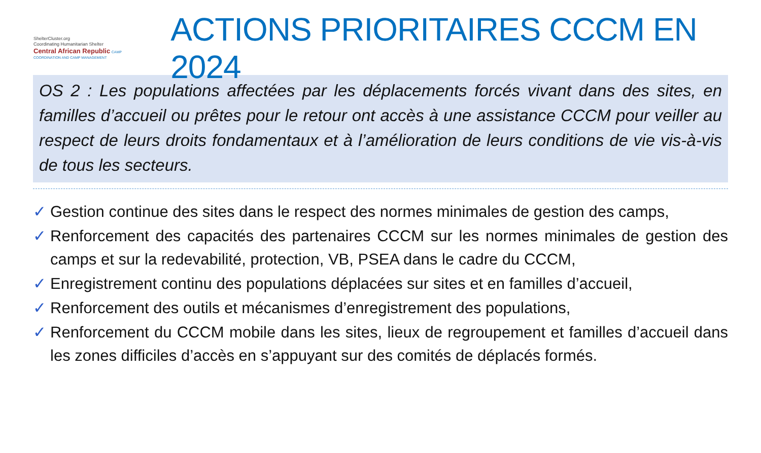ShelterCluster.org
Coordinating Humanitarian Shelter
Central African Republic CAMP COORDINATION AND CAMP MANAGEMENT
ACTIONS PRIORITAIRES CCCM EN 2024
OS 2 : Les populations affectées par les déplacements forcés vivant dans des sites, en familles d’accueil ou prêtes pour le retour ont accès à une assistance CCCM pour veiller au respect de leurs droits fondamentaux et à l’amélioration de leurs conditions de vie vis-à-vis de tous les secteurs.
✓ Gestion continue des sites dans le respect des normes minimales de gestion des camps,
✓ Renforcement des capacités des partenaires CCCM sur les normes minimales de gestion des camps et sur la redevabilité, protection, VB, PSEA dans le cadre du CCCM,
✓ Enregistrement continu des populations déplacées sur sites et en familles d’accueil,
✓ Renforcement des outils et mécanismes d’enregistrement des populations,
✓ Renforcement du CCCM mobile dans les sites, lieux de regroupement et familles d’accueil dans les zones difficiles d’accès en s’appuyant sur des comités de déplacés formés.